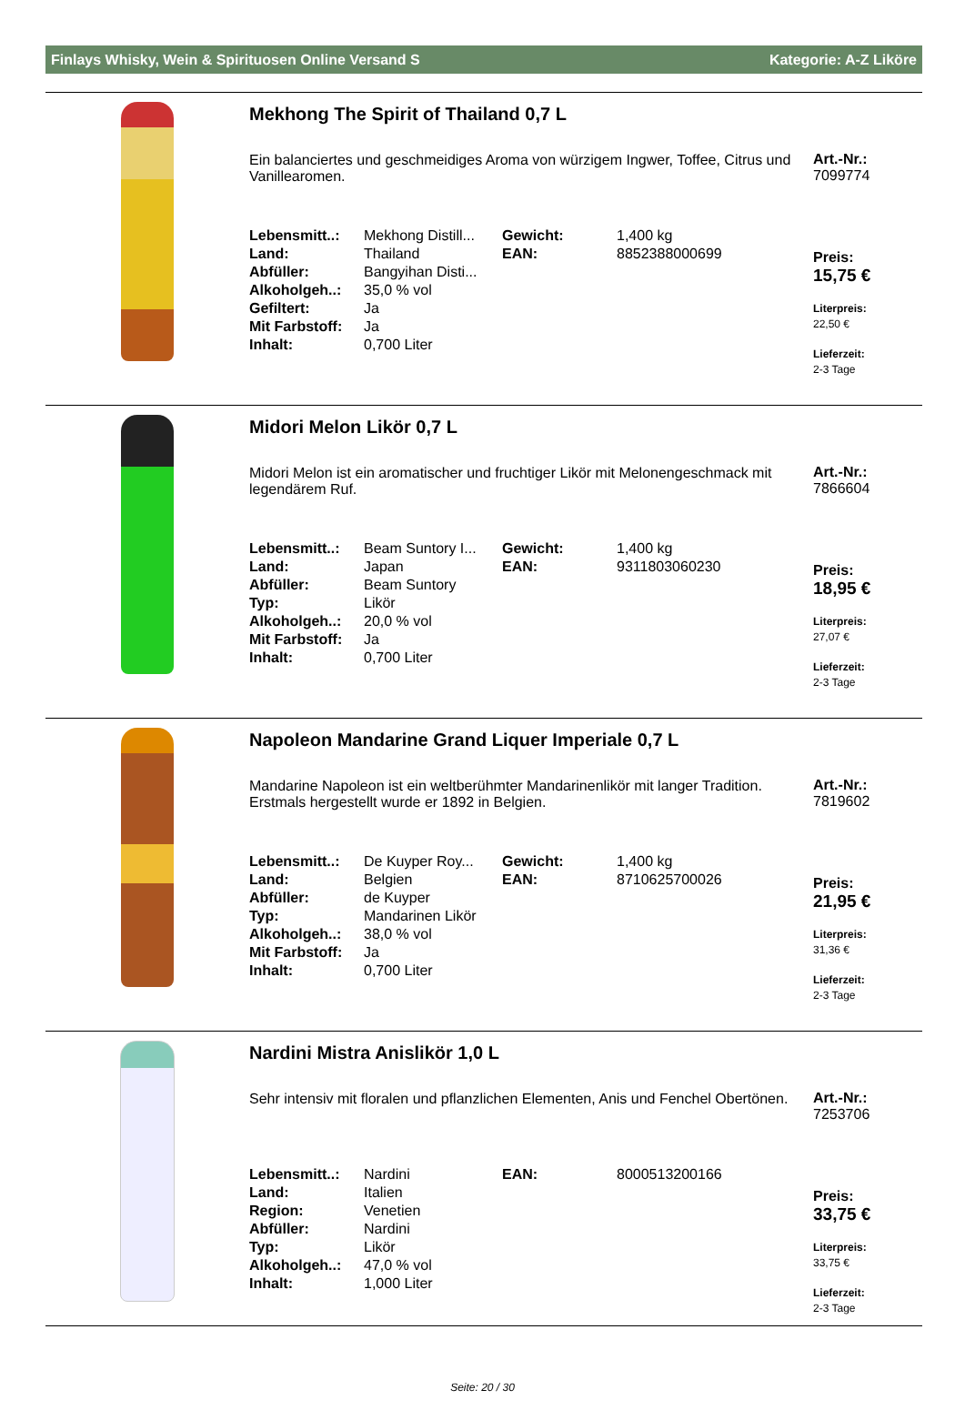Finlays Whisky, Wein & Spirituosen Online Versand S Kategorie: A-Z Liköre
Mekhong The Spirit of Thailand 0,7 L
Ein balanciertes und geschmeidiges Aroma von würzigem Ingwer, Toffee, Citrus und Vanillearomen.
| Lebensmitt..: | Mekhong Distill... | Gewicht: | 1,400 kg |
| Land: | Thailand | EAN: | 8852388000699 |
| Abfüller: | Bangyihan Disti... | | |
| Alkoholgeh..: | 35,0 % vol | | |
| Gefiltert: | Ja | | |
| Mit Farbstoff: | Ja | | |
| Inhalt: | 0,700 Liter | | |
Art.-Nr.:
7099774
Preis:
15,75 €
Literpreis:
22,50 €
Lieferzeit:
2-3 Tage
Midori Melon Likör 0,7 L
Midori Melon ist ein aromatischer und fruchtiger Likör mit Melonengeschmack mit legendärem Ruf.
| Lebensmitt..: | Beam Suntory I... | Gewicht: | 1,400 kg |
| Land: | Japan | EAN: | 9311803060230 |
| Abfüller: | Beam Suntory | | |
| Typ: | Likör | | |
| Alkoholgeh..: | 20,0 % vol | | |
| Mit Farbstoff: | Ja | | |
| Inhalt: | 0,700 Liter | | |
Art.-Nr.:
7866604
Preis:
18,95 €
Literpreis:
27,07 €
Lieferzeit:
2-3 Tage
Napoleon Mandarine Grand Liquer Imperiale 0,7 L
Mandarine Napoleon ist ein weltberühmter Mandarinenlikör mit langer Tradition. Erstmals hergestellt wurde er 1892 in Belgien.
| Lebensmitt..: | De Kuyper Roy... | Gewicht: | 1,400 kg |
| Land: | Belgien | EAN: | 8710625700026 |
| Abfüller: | de Kuyper | | |
| Typ: | Mandarinen Likör | | |
| Alkoholgeh..: | 38,0 % vol | | |
| Mit Farbstoff: | Ja | | |
| Inhalt: | 0,700 Liter | | |
Art.-Nr.:
7819602
Preis:
21,95 €
Literpreis:
31,36 €
Lieferzeit:
2-3 Tage
Nardini Mistra Anislikör 1,0 L
Sehr intensiv mit floralen und pflanzlichen Elementen, Anis und Fenchel Obertönen.
| Lebensmitt..: | Nardini | EAN: | 8000513200166 |
| Land: | Italien | | |
| Region: | Venetien | | |
| Abfüller: | Nardini | | |
| Typ: | Likör | | |
| Alkoholgeh..: | 47,0 % vol | | |
| Inhalt: | 1,000 Liter | | |
Art.-Nr.:
7253706
Preis:
33,75 €
Literpreis:
33,75 €
Lieferzeit:
2-3 Tage
Seite: 20 / 30